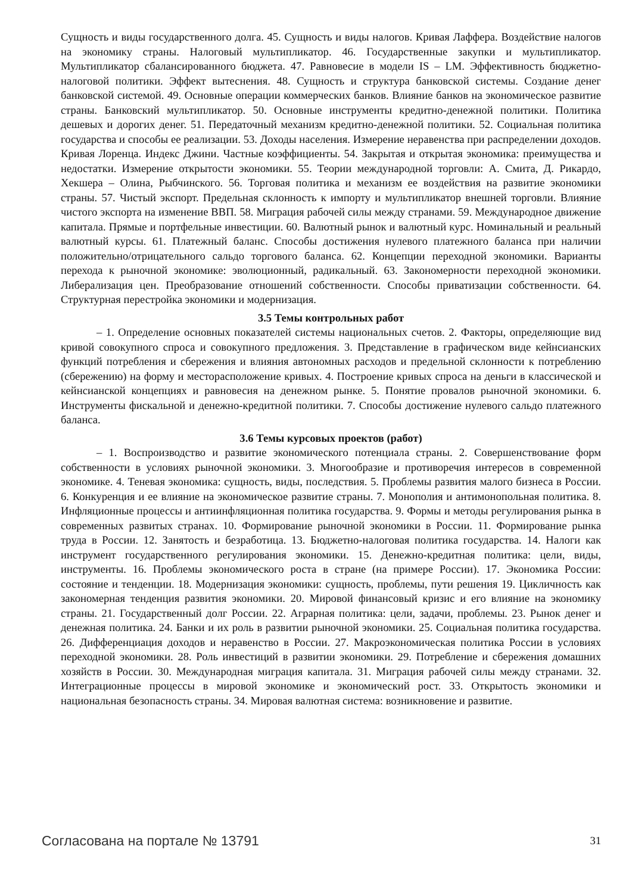Сущность и виды государственного долга. 45. Сущность и виды налогов. Кривая Лаффера. Воздействие налогов на экономику страны. Налоговый мультипликатор. 46. Государственные закупки и мультипликатор. Мультипликатор сбалансированного бюджета. 47. Равновесие в модели IS – LM. Эффективность бюджетно-налоговой политики. Эффект вытеснения. 48. Сущность и структура банковской системы. Создание денег банковской системой. 49. Основные операции коммерческих банков. Влияние банков на экономическое развитие страны. Банковский мультипликатор. 50. Основные инструменты кредитно-денежной политики. Политика дешевых и дорогих денег. 51. Передаточный механизм кредитно-денежной политики. 52. Социальная политика государства и способы ее реализации. 53. Доходы населения. Измерение неравенства при распределении доходов. Кривая Лоренца. Индекс Джини. Частные коэффициенты. 54. Закрытая и открытая экономика: преимущества и недостатки. Измерение открытости экономики. 55. Теории международной торговли: А. Смита, Д. Рикардо, Хекшера – Олина, Рыбчинского. 56. Торговая политика и механизм ее воздействия на развитие экономики страны. 57. Чистый экспорт. Предельная склонность к импорту и мультипликатор внешней торговли. Влияние чистого экспорта на изменение ВВП. 58. Миграция рабочей силы между странами. 59. Международное движение капитала. Прямые и портфельные инвестиции. 60. Валютный рынок и валютный курс. Номинальный и реальный валютный курсы. 61. Платежный баланс. Способы достижения нулевого платежного баланса при наличии положительно/отрицательного сальдо торгового баланса. 62. Концепции переходной экономики. Варианты перехода к рыночной экономике: эволюционный, радикальный. 63. Закономерности переходной экономики. Либерализация цен. Преобразование отношений собственности. Способы приватизации собственности. 64. Структурная перестройка экономики и модернизация.
3.5 Темы контрольных работ
– 1. Определение основных показателей системы национальных счетов. 2. Факторы, определяющие вид кривой совокупного спроса и совокупного предложения. 3. Представление в графическом виде кейнсианских функций потребления и сбережения и влияния автономных расходов и предельной склонности к потреблению (сбережению) на форму и месторасположение кривых. 4. Построение кривых спроса на деньги в классической и кейнсианской концепциях и равновесия на денежном рынке. 5. Понятие провалов рыночной экономики. 6. Инструменты фискальной и денежно-кредитной политики. 7. Способы достижение нулевого сальдо платежного баланса.
3.6 Темы курсовых проектов (работ)
– 1. Воспроизводство и развитие экономического потенциала страны. 2. Совершенствование форм собственности в условиях рыночной экономики. 3. Многообразие и противоречия интересов в современной экономике. 4. Теневая экономика: сущность, виды, последствия. 5. Проблемы развития малого бизнеса в России. 6. Конкуренция и ее влияние на экономическое развитие страны. 7. Монополия и антимонопольная политика. 8. Инфляционные процессы и антиинфляционная политика государства. 9. Формы и методы регулирования рынка в современных развитых странах. 10. Формирование рыночной экономики в России. 11. Формирование рынка труда в России. 12. Занятость и безработица. 13. Бюджетно-налоговая политика государства. 14. Налоги как инструмент государственного регулирования экономики. 15. Денежно-кредитная политика: цели, виды, инструменты. 16. Проблемы экономического роста в стране (на примере России). 17. Экономика России: состояние и тенденции. 18. Модернизация экономики: сущность, проблемы, пути решения 19. Цикличность как закономерная тенденция развития экономики. 20. Мировой финансовый кризис и его влияние на экономику страны. 21. Государственный долг России. 22. Аграрная политика: цели, задачи, проблемы. 23. Рынок денег и денежная политика. 24. Банки и их роль в развитии рыночной экономики. 25. Социальная политика государства. 26. Дифференциация доходов и неравенство в России. 27. Макроэкономическая политика России в условиях переходной экономики. 28. Роль инвестиций в развитии экономики. 29. Потребление и сбережения домашних хозяйств в России. 30. Международная миграция капитала. 31. Миграция рабочей силы между странами. 32. Интеграционные процессы в мировой экономике и экономический рост. 33. Открытость экономики и национальная безопасность страны. 34. Мировая валютная система: возникновение и развитие.
Согласована на портале № 13791 31